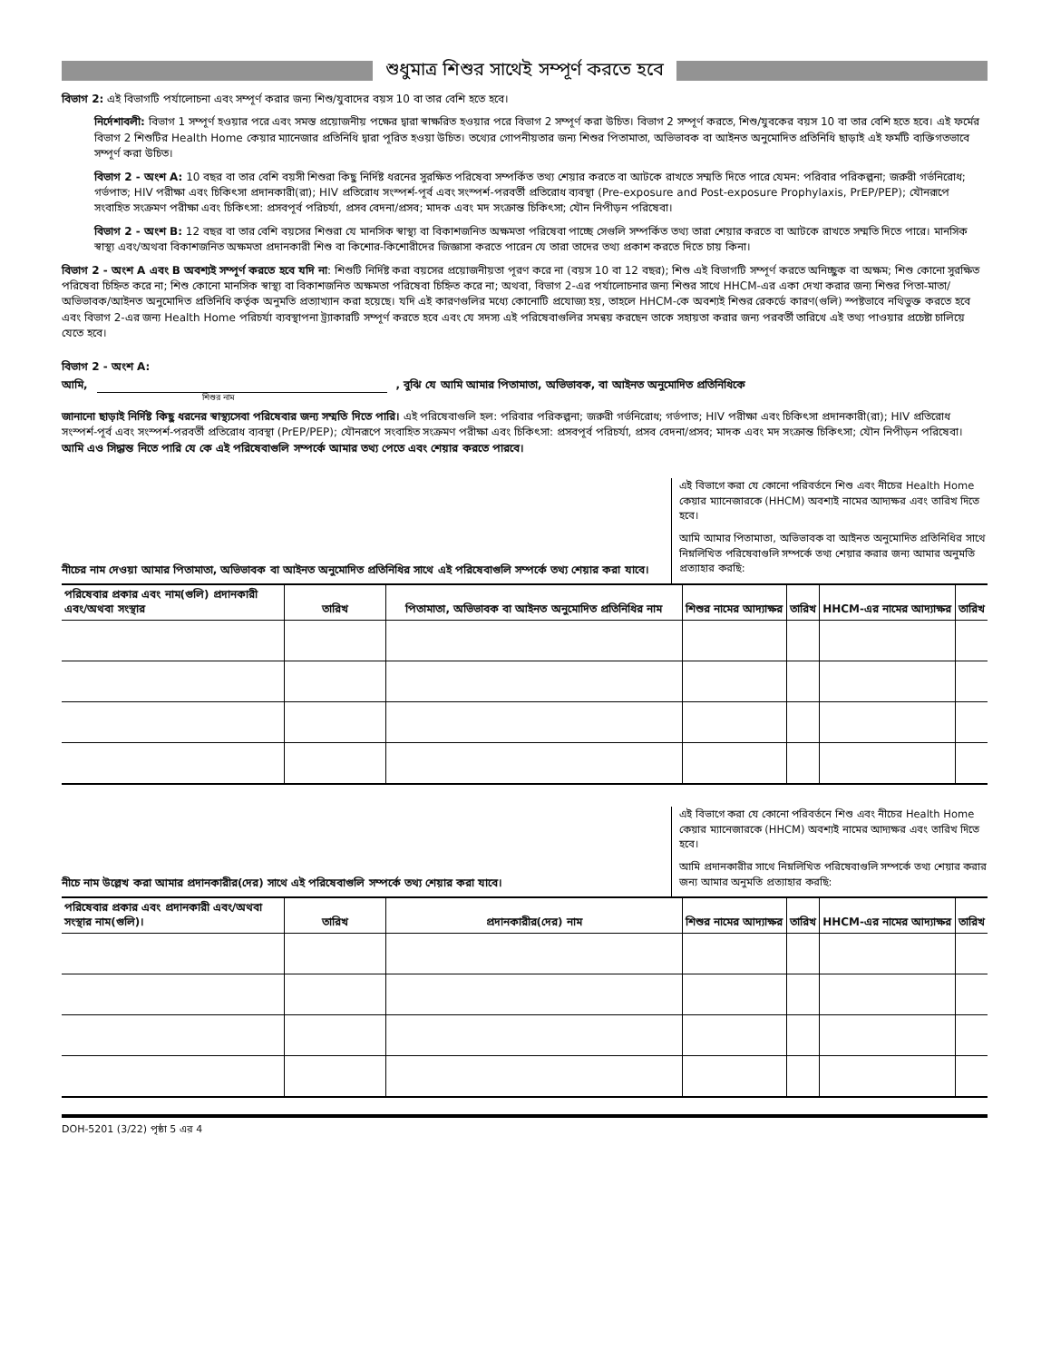শুধুমাত্র শিশুর সাথেই সম্পূর্ণ করতে হবে
বিভাগ 2: এই বিভাগটি পর্যালোচনা এবং সম্পূর্ণ করার জন্য শিশু/যুবাদের বয়স 10 বা তার বেশি হতে হবে।
নির্দেশাবলী: বিভাগ 1 সম্পূর্ণ হওয়ার পরে এবং সমস্ত প্রয়োজনীয় পক্ষের দ্বারা স্বাক্ষরিত হওয়ার পরে বিভাগ 2 সম্পূর্ণ করা উচিত। বিভাগ 2 সম্পূর্ণ করতে, শিশু/যুবকের বয়স 10 বা তার বেশি হতে হবে। এই ফর্মের বিভাগ 2 শিশুটির Health Home কেয়ার ম্যানেজার প্রতিনিধি দ্বারা পূরিত হওয়া উচিত। তথ্যের গোপনীয়তার জন্য শিশুর পিতামাতা, অভিভাবক বা আইনত অনুমোদিত প্রতিনিধি ছাড়াই এই ফর্মটি ব্যক্তিগতভাবে সম্পূর্ণ করা উচিত।
বিভাগ 2 - অংশ A: 10 বছর বা তার বেশি বয়সী শিশুরা কিছু নির্দিষ্ট ধরনের সুরক্ষিত পরিষেবা সম্পর্কিত তথ্য শেয়ার করতে বা আটকে রাখতে সম্মতি দিতে পারে যেমন: পরিবার পরিকল্পনা; জরুরী গর্ভনিরোধ; গর্ভপাত; HIV পরীক্ষা এবং চিকিৎসা প্রদানকারী(রা); HIV প্রতিরোধ সংস্পর্শ-পূর্ব এবং সংস্পর্শ-পরবর্তী প্রতিরোধ ব্যবস্থা (Pre-exposure and Post-exposure Prophylaxis, PrEP/PEP); যৌনরূপে সংবাহিত সংক্রমণ পরীক্ষা এবং চিকিৎসা: প্রসবপূর্ব পরিচর্যা, প্রসব বেদনা/প্রসব; মাদক এবং মদ সংক্রান্ত চিকিৎসা; যৌন নিপীড়ন পরিষেবা।
বিভাগ 2 - অংশ B: 12 বছর বা তার বেশি বয়সের শিশুরা যে মানসিক স্বাস্থ্য বা বিকাশজনিত অক্ষমতা পরিষেবা পাচ্ছে সেগুলি সম্পর্কিত তথ্য তারা শেয়ার করতে বা আটকে রাখতে সম্মতি দিতে পারে। মানসিক স্বাস্থ্য এবং/অথবা বিকাশজনিত অক্ষমতা প্রদানকারী শিশু বা কিশোর-কিশোরীদের জিজ্ঞাসা করতে পারেন যে তারা তাদের তথ্য প্রকাশ করতে দিতে চায় কিনা।
বিভাগ 2 - অংশ A এবং B অবশ্যই সম্পূর্ণ করতে হবে যদি না: শিশুটি নির্দিষ্ট করা বয়সের প্রয়োজনীয়তা পূরণ করে না (বয়স 10 বা 12 বছর); শিশু এই বিভাগটি সম্পূর্ণ করতে অনিচ্ছুক বা অক্ষম; শিশু কোনো সুরক্ষিত পরিষেবা চিহ্নিত করে না; শিশু কোনো মানসিক স্বাস্থ্য বা বিকাশজনিত অক্ষমতা পরিষেবা চিহ্নিত করে না; অথবা, বিভাগ 2-এর পর্যালোচনার জন্য শিশুর সাথে HHCM-এর একা দেখা করার জন্য শিশুর পিতা-মাতা/অভিভাবক/আইনত অনুমোদিত প্রতিনিধি কর্তৃক অনুমতি প্রত্যাখ্যান করা হয়েছে। যদি এই কারণগুলির মধ্যে কোনোটি প্রযোজ্য হয়, তাহলে HHCM-কে অবশ্যই শিশুর রেকর্ডে কারণ(গুলি) স্পষ্টভাবে নথিভুক্ত করতে হবে এবং বিভাগ 2-এর জন্য Health Home পরিচর্যা ব্যবস্থাপনা ট্র্যাকারটি সম্পূর্ণ করতে হবে এবং যে সদস্য এই পরিষেবাগুলির সমন্বয় করছেন তাকে সহায়তা করার জন্য পরবর্তী তারিখে এই তথ্য পাওয়ার প্রচেষ্টা চালিয়ে যেতে হবে।
বিভাগ 2 - অংশ A:
আমি, , বুঝি যে আমি আমার পিতামাতা, অভিভাবক, বা আইনত অনুমোদিত প্রতিনিধিকে
শিশুর নাম
জানানো ছাড়াই নির্দিষ্ট কিছু ধরনের স্বাস্থ্যসেবা পরিষেবার জন্য সম্মতি দিতে পারি। এই পরিষেবাগুলি হল: পরিবার পরিকল্পনা; জরুরী গর্ভনিরোধ; গর্ভপাত; HIV পরীক্ষা এবং চিকিৎসা প্রদানকারী(রা); HIV প্রতিরোধ সংস্পর্শ-পূর্ব এবং সংস্পর্শ-পরবর্তী প্রতিরোধ ব্যবস্থা (PrEP/PEP); যৌনরূপে সংবাহিত সংক্রমণ পরীক্ষা এবং চিকিৎসা: প্রসবপূর্ব পরিচর্যা, প্রসব বেদনা/প্রসব; মাদক এবং মদ সংক্রান্ত চিকিৎসা; যৌন নিপীড়ন পরিষেবা। আমি এও সিদ্ধান্ত নিতে পারি যে কে এই পরিষেবাগুলি সম্পর্কে আমার তথ্য পেতে এবং শেয়ার করতে পারবে।
নীচের নাম দেওয়া আমার পিতামাতা, অভিভাবক বা আইনত অনুমোদিত প্রতিনিধির সাথে এই পরিষেবাগুলি সম্পর্কে তথ্য শেয়ার করা যাবে।
এই বিভাগে করা যে কোনো পরিবর্তনে শিশু এবং নীচের Health Home কেয়ার ম্যানেজারকে (HHCM) অবশ্যই নামের আদ্যক্ষর এবং তারিখ দিতে হবে।
আমি আমার পিতামাতা, অভিভাবক বা আইনত অনুমোদিত প্রতিনিধির সাথে নিম্নলিখিত পরিষেবাগুলি সম্পর্কে তথ্য শেয়ার করার জন্য আমার অনুমতি প্রত্যাহার করছি:
| পরিষেবার প্রকার এবং নাম(গুলি) প্রদানকারী এবং/অথবা সংস্থার | তারিখ | পিতামাতা, অভিভাবক বা আইনত অনুমোদিত প্রতিনিধির নাম | শিশুর নামের আদ্যাক্ষর | তারিখ | HHCM-এর নামের আদ্যাক্ষর | তারিখ |
| --- | --- | --- | --- | --- | --- | --- |
নীচে নাম উল্লেখ করা আমার প্রদানকারীর(দের) সাথে এই পরিষেবাগুলি সম্পর্কে তথ্য শেয়ার করা যাবে।
এই বিভাগে করা যে কোনো পরিবর্তনে শিশু এবং নীচের Health Home কেয়ার ম্যানেজারকে (HHCM) অবশ্যই নামের আদ্যক্ষর এবং তারিখ দিতে হবে।
আমি প্রদানকারীর সাথে নিম্নলিখিত পরিষেবাগুলি সম্পর্কে তথ্য শেয়ার করার জন্য আমার অনুমতি প্রত্যাহার করছি:
| পরিষেবার প্রকার এবং প্রদানকারী এবং/অথবা সংস্থার নাম(গুলি)। | তারিখ | প্রদানকারীর(দের) নাম | শিশুর নামের আদ্যাক্ষর | তারিখ | HHCM-এর নামের আদ্যাক্ষর | তারিখ |
| --- | --- | --- | --- | --- | --- | --- |
DOH-5201 (3/22) পৃষ্ঠা 5 এর 4